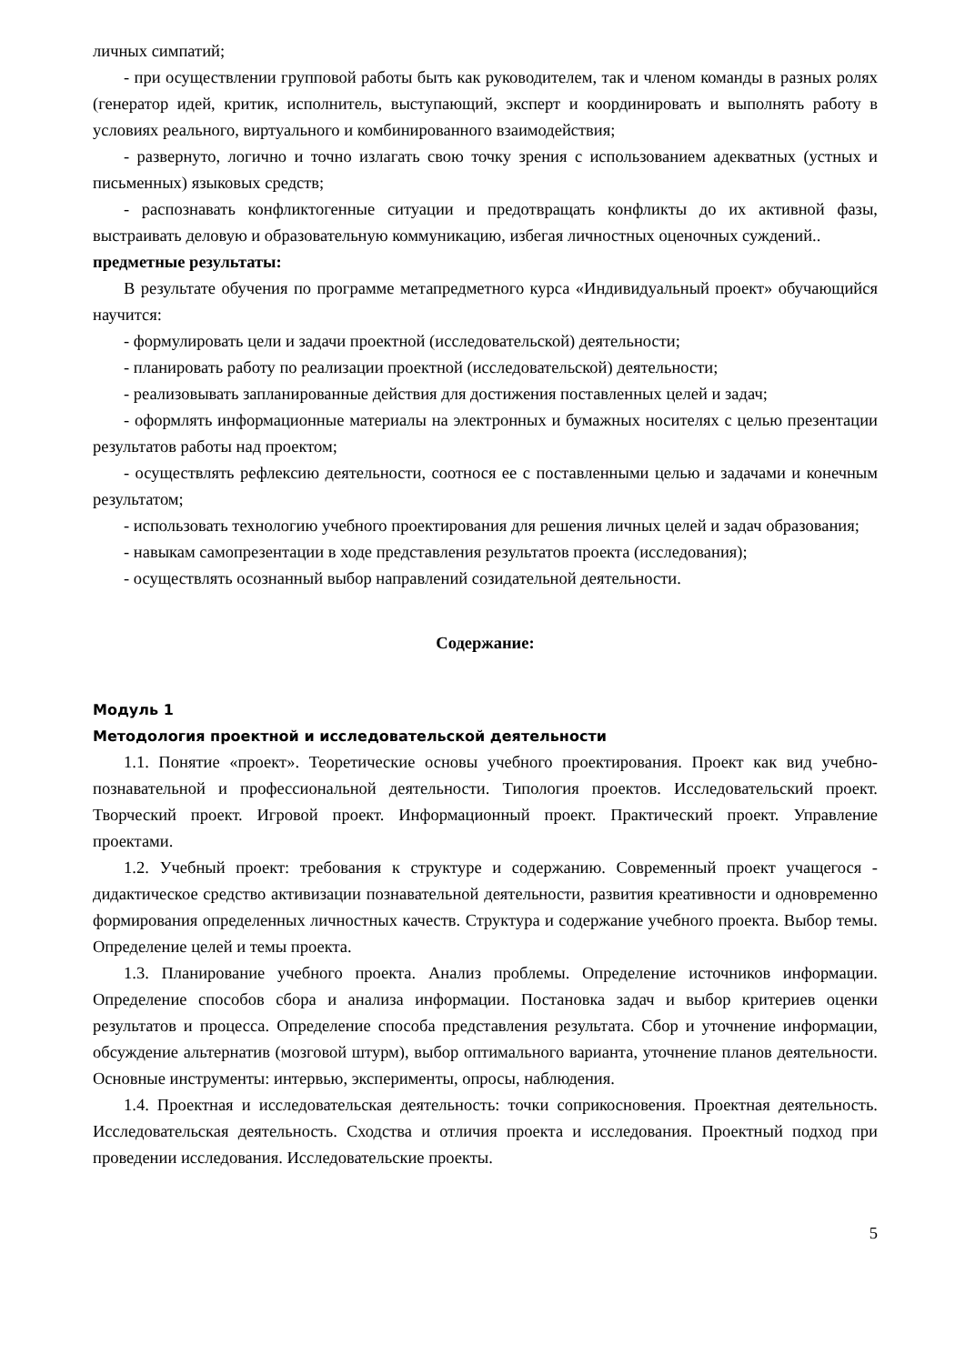личных симпатий;
- при осуществлении групповой работы быть как руководителем, так и членом команды в разных ролях (генератор идей, критик, исполнитель, выступающий, эксперт и координировать и выполнять работу в условиях реального, виртуального и комбинированного взаимодействия;
- развернуто, логично и точно излагать свою точку зрения с использованием адекватных (устных и письменных) языковых средств;
- распознавать конфликтогенные ситуации и предотвращать конфликты до их активной фазы, выстраивать деловую и образовательную коммуникацию, избегая личностных оценочных суждений..
предметные результаты:
В результате обучения по программе метапредметного курса «Индивидуальный проект» обучающийся научится:
- формулировать цели и задачи проектной (исследовательской) деятельности;
- планировать работу по реализации проектной (исследовательской) деятельности;
- реализовывать запланированные действия для достижения поставленных целей и задач;
- оформлять информационные материалы на электронных и бумажных носителях с целью презентации результатов работы над проектом;
- осуществлять рефлексию деятельности, соотнося ее с поставленными целью и задачами и конечным результатом;
- использовать технологию учебного проектирования для решения личных целей и задач образования;
- навыкам самопрезентации в ходе представления результатов проекта (исследования);
- осуществлять осознанный выбор направлений созидательной деятельности.
Содержание:
Модуль 1
Методология проектной и исследовательской деятельности
1.1. Понятие «проект». Теоретические основы учебного проектирования. Проект как вид учебно-познавательной и профессиональной деятельности. Типология проектов. Исследовательский проект. Творческий проект. Игровой проект. Информационный проект. Практический проект. Управление проектами.
1.2. Учебный проект: требования к структуре и содержанию. Современный проект учащегося - дидактическое средство активизации познавательной деятельности, развития креативности и одновременно формирования определенных личностных качеств. Структура и содержание учебного проекта. Выбор темы. Определение целей и темы проекта.
1.3. Планирование учебного проекта. Анализ проблемы. Определение источников информации. Определение способов сбора и анализа информации. Постановка задач и выбор критериев оценки результатов и процесса. Определение способа представления результата. Сбор и уточнение информации, обсуждение альтернатив (мозговой штурм), выбор оптимального варианта, уточнение планов деятельности. Основные инструменты: интервью, эксперименты, опросы, наблюдения.
1.4. Проектная и исследовательская деятельность: точки соприкосновения. Проектная деятельность. Исследовательская деятельность. Сходства и отличия проекта и исследования. Проектный подход при проведении исследования. Исследовательские проекты.
5